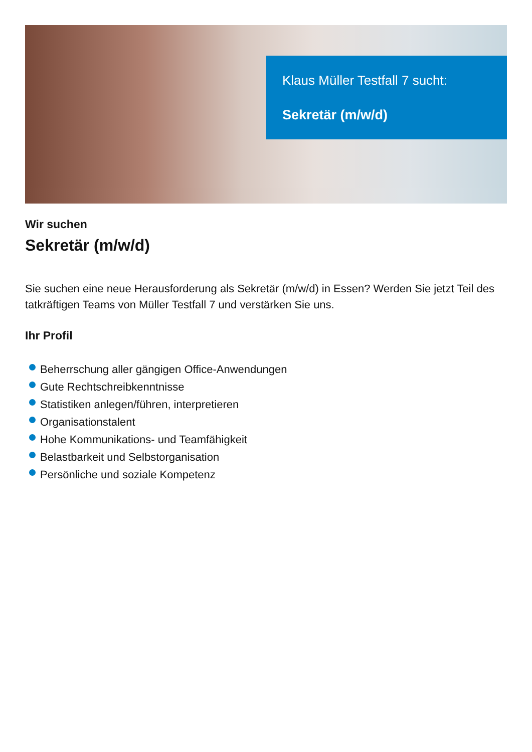Klaus Müller Testfall 7 sucht:
Sekretär (m/w/d)
Wir suchen
Sekretär (m/w/d)
Sie suchen eine neue Herausforderung als Sekretär (m/w/d) in Essen? Werden Sie jetzt Teil des tatkräftigen Teams von Müller Testfall 7 und verstärken Sie uns.
Ihr Profil
Beherrschung aller gängigen Office-Anwendungen
Gute Rechtschreibkenntnisse
Statistiken anlegen/führen, interpretieren
Organisationstalent
Hohe Kommunikations- und Teamfähigkeit
Belastbarkeit und Selbstorganisation
Persönliche und soziale Kompetenz